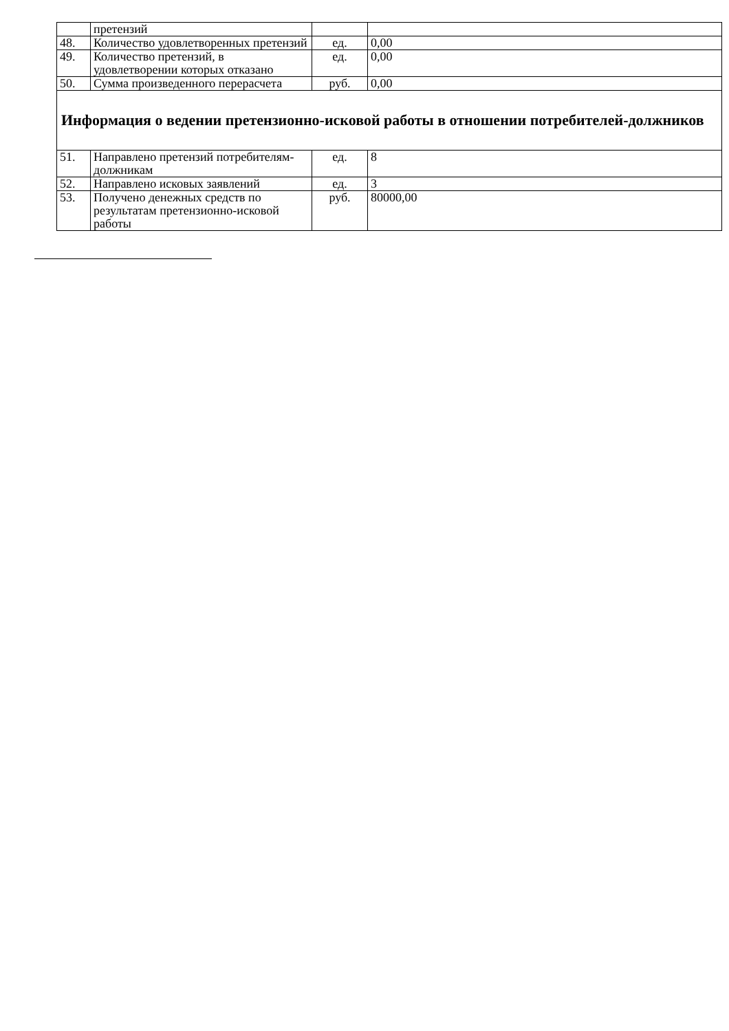| | претензий | | |
| 48. | Количество удовлетворенных претензий | ед. | 0,00 |
| 49. | Количество претензий, в удовлетворении которых отказано | ед. | 0,00 |
| 50. | Сумма произведенного перерасчета | руб. | 0,00 |
| Информация о ведении претензионно-исковой работы в отношении потребителей-должников | | | |
| 51. | Направлено претензий потребителям-должникам | ед. | 8 |
| 52. | Направлено исковых заявлений | ед. | 3 |
| 53. | Получено денежных средств по результатам претензионно-исковой работы | руб. | 80000,00 |